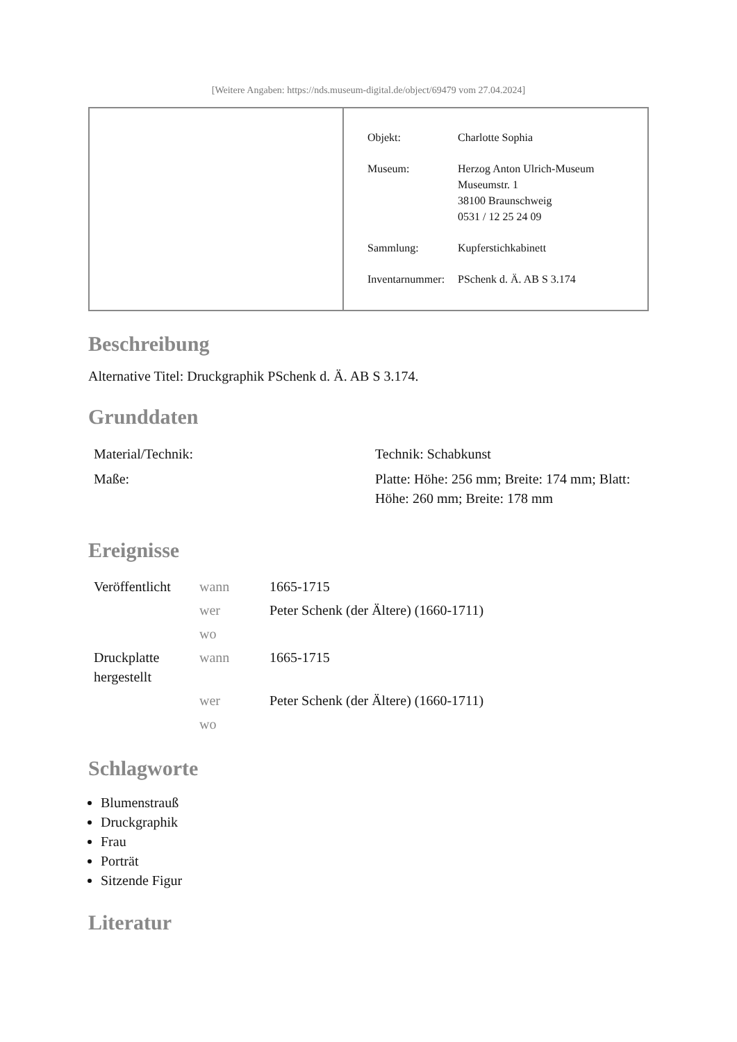[Weitere Angaben: https://nds.museum-digital.de/object/69479 vom 27.04.2024]
| Objekt: | Charlotte Sophia |
| Museum: | Herzog Anton Ulrich-Museum Museumstr. 1 38100 Braunschweig 0531 / 12 25 24 09 |
| Sammlung: | Kupferstichkabinett |
| Inventarnummer: | PSchenk d. Ä. AB S 3.174 |
Beschreibung
Alternative Titel: Druckgraphik PSchenk d. Ä. AB S 3.174.
Grunddaten
| Material/Technik: | Technik: Schabkunst |
| Maße: | Platte: Höhe: 256 mm; Breite: 174 mm; Blatt: Höhe: 260 mm; Breite: 178 mm |
Ereignisse
| Veröffentlicht | wann | 1665-1715 |
| | wer | Peter Schenk (der Ältere) (1660-1711) |
| | wo | |
| Druckplatte hergestellt | wann | 1665-1715 |
| | wer | Peter Schenk (der Ältere) (1660-1711) |
| | wo | |
Schlagworte
Blumenstrauß
Druckgraphik
Frau
Porträt
Sitzende Figur
Literatur